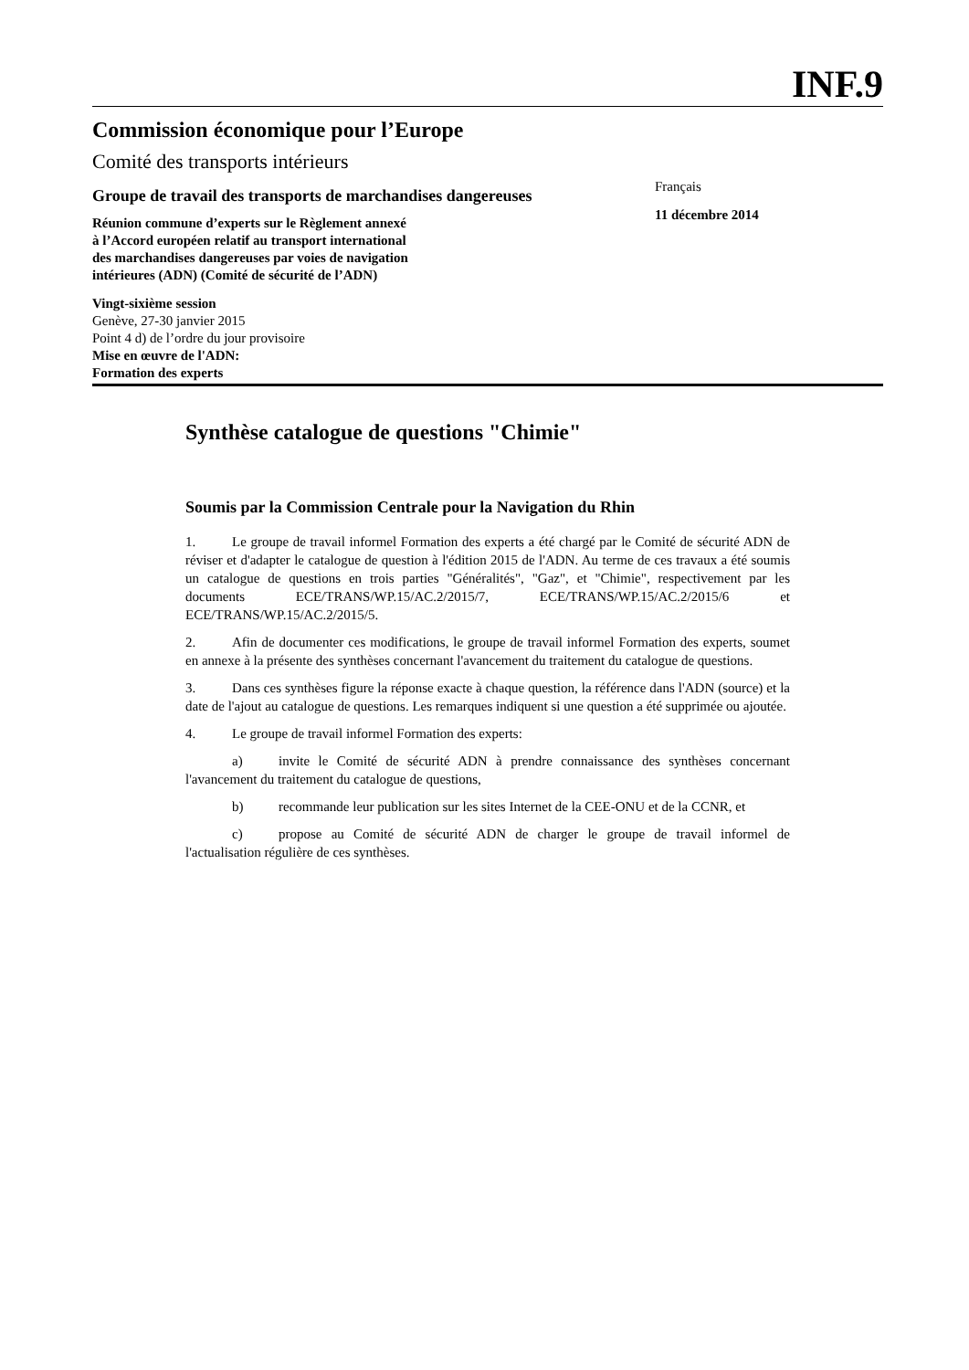INF.9
Commission économique pour l’Europe
Comité des transports intérieurs
Groupe de travail des transports de marchandises dangereuses
Réunion commune d’experts sur le Règlement annexé
à l’Accord européen relatif au transport international
des marchandises dangereuses par voies de navigation
intérieures (ADN) (Comité de sécurité de l’ADN)
Français
11 décembre 2014
Vingt-sixième session
Genève, 27-30 janvier 2015
Point 4 d) de l’ordre du jour provisoire
Mise en œuvre de l'ADN:
Formation des experts
Synthèse catalogue de questions "Chimie"
Soumis par la Commission Centrale pour la Navigation du Rhin
1. Le groupe de travail informel Formation des experts a été chargé par le Comité de sécurité ADN de réviser et d'adapter le catalogue de question à l'édition 2015 de l'ADN. Au terme de ces travaux a été soumis un catalogue de questions en trois parties "Généralités", "Gaz", et "Chimie", respectivement par les documents ECE/TRANS/WP.15/AC.2/2015/7, ECE/TRANS/WP.15/AC.2/2015/6 et ECE/TRANS/WP.15/AC.2/2015/5.
2. Afin de documenter ces modifications, le groupe de travail informel Formation des experts, soumet en annexe à la présente des synthèses concernant l'avancement du traitement du catalogue de questions.
3. Dans ces synthèses figure la réponse exacte à chaque question, la référence dans l'ADN (source) et la date de l'ajout au catalogue de questions. Les remarques indiquent si une question a été supprimée ou ajoutée.
4. Le groupe de travail informel Formation des experts:
a) invite le Comité de sécurité ADN à prendre connaissance des synthèses concernant l'avancement du traitement du catalogue de questions,
b) recommande leur publication sur les sites Internet de la CEE-ONU et de la CCNR, et
c) propose au Comité de sécurité ADN de charger le groupe de travail informel de l'actualisation régulière de ces synthèses.